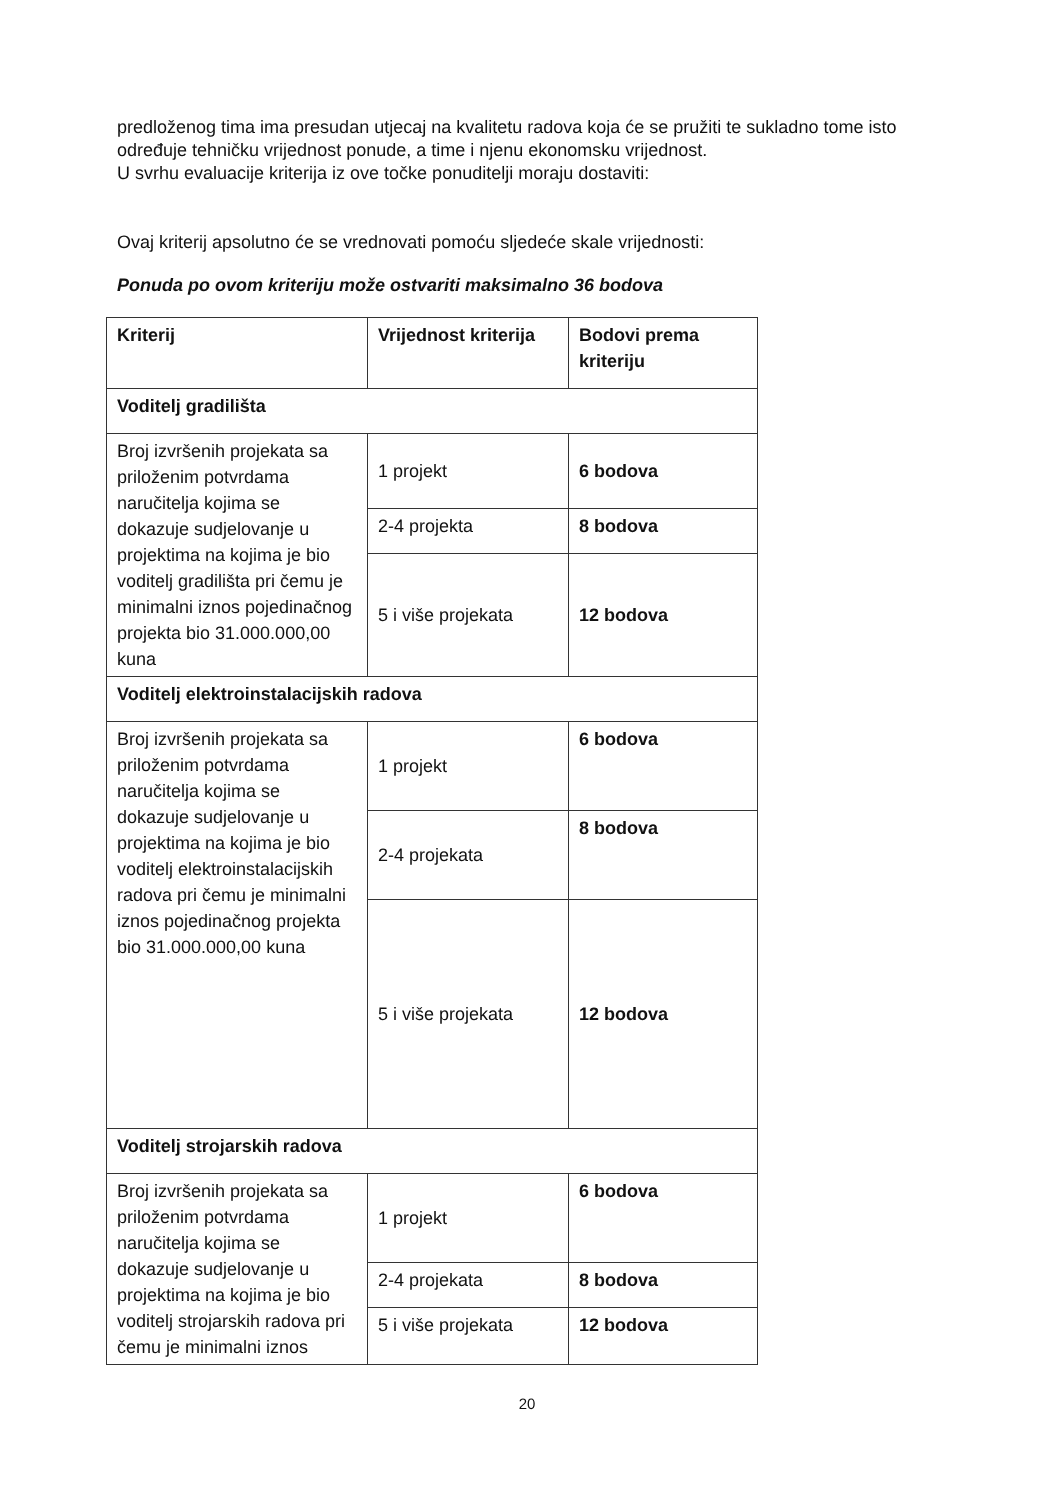predloženog tima ima presudan utjecaj na kvalitetu radova koja će se pružiti te sukladno tome isto određuje tehničku vrijednost ponude, a time i njenu ekonomsku vrijednost.
U svrhu evaluacije kriterija iz ove točke ponuditelji moraju dostaviti:
Ovaj kriterij apsolutno će se vrednovati pomoću sljedeće skale vrijednosti:
Ponuda po ovom kriteriju može ostvariti maksimalno 36 bodova
| Kriterij | Vrijednost kriterija | Bodovi prema kriteriju |
| Voditelj gradilišta | | |
| Broj izvršenih projekata sa priloženim potvrdama naručitelja kojima se dokazuje sudjelovanje u projektima na kojima je bio voditelj gradilišta pri čemu je minimalni iznos pojedinačnog projekta bio 31.000.000,00 kuna | 1 projekt | 6 bodova |
| | 2-4 projekta | 8 bodova |
| | 5 i više projekata | 12 bodova |
| Voditelj elektroinstalacijskih radova | | |
| Broj izvršenih projekata sa priloženim potvrdama naručitelja kojima se dokazuje sudjelovanje u projektima na kojima je bio voditelj elektroinstalacijskih radova pri čemu je minimalni iznos pojedinačnog projekta bio 31.000.000,00 kuna | 1 projekt | 6 bodova |
| | 2-4 projekata | 8 bodova |
| | 5 i više projekata | 12 bodova |
| Voditelj strojarskih radova | | |
| Broj izvršenih projekata sa priloženim potvrdama naručitelja kojima se dokazuje sudjelovanje u projektima na kojima je bio voditelj strojarskih radova pri čemu je minimalni iznos | 1 projekt | 6 bodova |
| | 2-4 projekata | 8 bodova |
| | 5 i više projekata | 12 bodova |
20